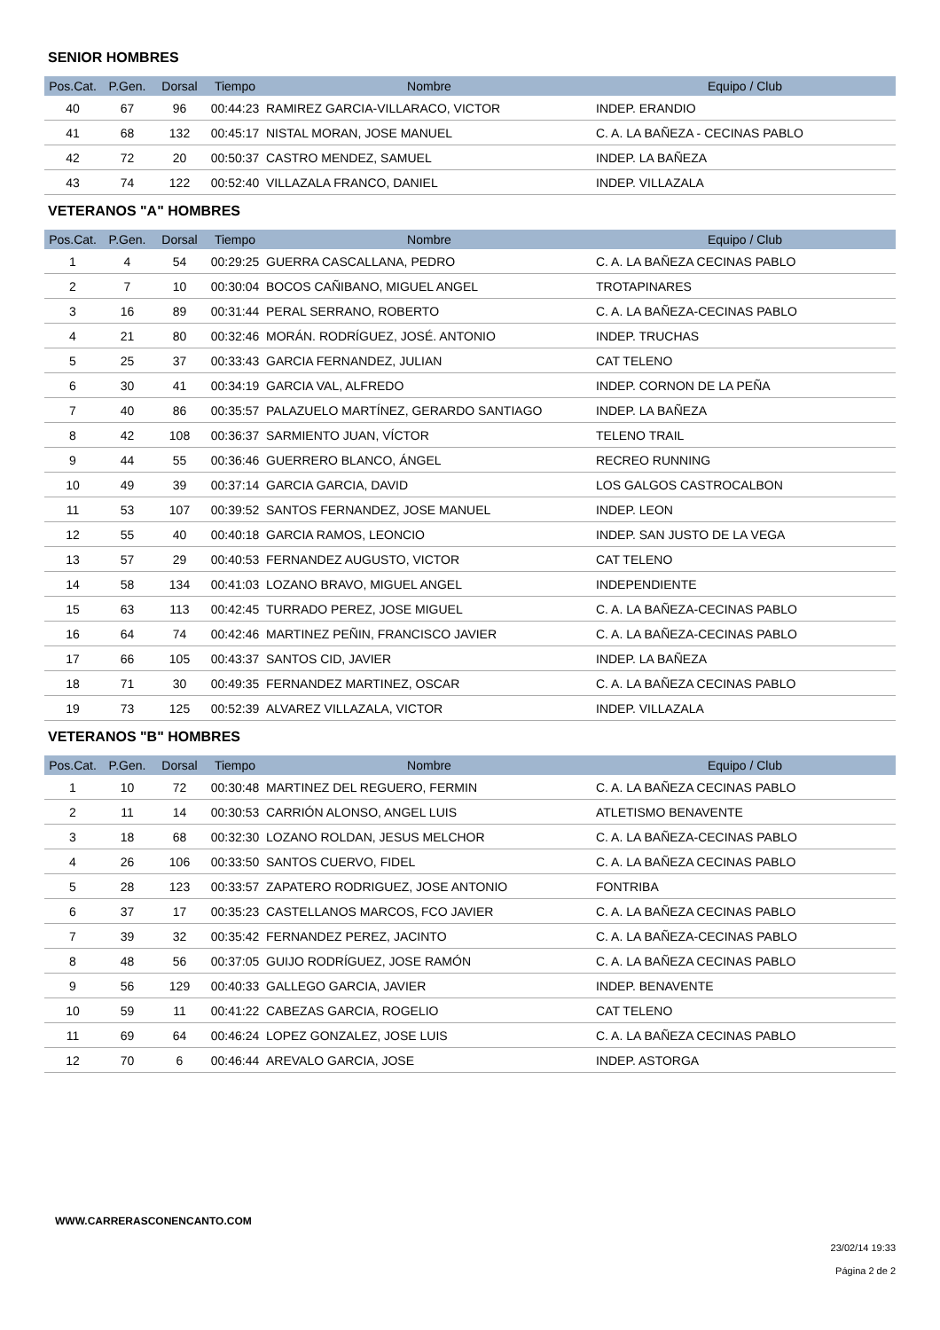SENIOR HOMBRES
| Pos.Cat. | P.Gen. | Dorsal | Tiempo | Nombre | Equipo / Club |
| --- | --- | --- | --- | --- | --- |
| 40 | 67 | 96 | 00:44:23 | RAMIREZ GARCIA-VILLARACO, VICTOR | INDEP. ERANDIO |
| 41 | 68 | 132 | 00:45:17 | NISTAL MORAN, JOSE MANUEL | C. A. LA BAÑEZA - CECINAS PABLO |
| 42 | 72 | 20 | 00:50:37 | CASTRO MENDEZ, SAMUEL | INDEP. LA BAÑEZA |
| 43 | 74 | 122 | 00:52:40 | VILLAZALA FRANCO, DANIEL | INDEP. VILLAZALA |
VETERANOS "A" HOMBRES
| Pos.Cat. | P.Gen. | Dorsal | Tiempo | Nombre | Equipo / Club |
| --- | --- | --- | --- | --- | --- |
| 1 | 4 | 54 | 00:29:25 | GUERRA CASCALLANA, PEDRO | C. A. LA BAÑEZA CECINAS PABLO |
| 2 | 7 | 10 | 00:30:04 | BOCOS CAÑIBANO, MIGUEL ANGEL | TROTAPINARES |
| 3 | 16 | 89 | 00:31:44 | PERAL SERRANO, ROBERTO | C. A. LA BAÑEZA-CECINAS PABLO |
| 4 | 21 | 80 | 00:32:46 | MORÁN. RODRÍGUEZ, JOSÉ. ANTONIO | INDEP. TRUCHAS |
| 5 | 25 | 37 | 00:33:43 | GARCIA FERNANDEZ, JULIAN | CAT TELENO |
| 6 | 30 | 41 | 00:34:19 | GARCIA VAL, ALFREDO | INDEP. CORNON DE LA PEÑA |
| 7 | 40 | 86 | 00:35:57 | PALAZUELO MARTÍNEZ, GERARDO SANTIAGO | INDEP. LA BAÑEZA |
| 8 | 42 | 108 | 00:36:37 | SARMIENTO JUAN, VÍCTOR | TELENO TRAIL |
| 9 | 44 | 55 | 00:36:46 | GUERRERO BLANCO, ÁNGEL | RECREO RUNNING |
| 10 | 49 | 39 | 00:37:14 | GARCIA GARCIA, DAVID | LOS GALGOS CASTROCALBON |
| 11 | 53 | 107 | 00:39:52 | SANTOS FERNANDEZ, JOSE MANUEL | INDEP. LEON |
| 12 | 55 | 40 | 00:40:18 | GARCIA RAMOS, LEONCIO | INDEP. SAN JUSTO DE LA VEGA |
| 13 | 57 | 29 | 00:40:53 | FERNANDEZ AUGUSTO, VICTOR | CAT TELENO |
| 14 | 58 | 134 | 00:41:03 | LOZANO BRAVO, MIGUEL ANGEL | INDEPENDIENTE |
| 15 | 63 | 113 | 00:42:45 | TURRADO PEREZ, JOSE MIGUEL | C. A. LA BAÑEZA-CECINAS PABLO |
| 16 | 64 | 74 | 00:42:46 | MARTINEZ PEÑIN, FRANCISCO JAVIER | C. A. LA BAÑEZA-CECINAS PABLO |
| 17 | 66 | 105 | 00:43:37 | SANTOS CID, JAVIER | INDEP. LA BAÑEZA |
| 18 | 71 | 30 | 00:49:35 | FERNANDEZ MARTINEZ, OSCAR | C. A. LA BAÑEZA CECINAS PABLO |
| 19 | 73 | 125 | 00:52:39 | ALVAREZ VILLAZALA, VICTOR | INDEP. VILLAZALA |
VETERANOS "B" HOMBRES
| Pos.Cat. | P.Gen. | Dorsal | Tiempo | Nombre | Equipo / Club |
| --- | --- | --- | --- | --- | --- |
| 1 | 10 | 72 | 00:30:48 | MARTINEZ DEL REGUERO, FERMIN | C. A. LA BAÑEZA CECINAS PABLO |
| 2 | 11 | 14 | 00:30:53 | CARRIÓN ALONSO, ANGEL LUIS | ATLETISMO BENAVENTE |
| 3 | 18 | 68 | 00:32:30 | LOZANO ROLDAN, JESUS MELCHOR | C. A. LA BAÑEZA-CECINAS PABLO |
| 4 | 26 | 106 | 00:33:50 | SANTOS CUERVO, FIDEL | C. A. LA BAÑEZA CECINAS PABLO |
| 5 | 28 | 123 | 00:33:57 | ZAPATERO RODRIGUEZ, JOSE ANTONIO | FONTRIBA |
| 6 | 37 | 17 | 00:35:23 | CASTELLANOS MARCOS, FCO JAVIER | C. A. LA BAÑEZA CECINAS PABLO |
| 7 | 39 | 32 | 00:35:42 | FERNANDEZ PEREZ, JACINTO | C. A. LA BAÑEZA-CECINAS PABLO |
| 8 | 48 | 56 | 00:37:05 | GUIJO RODRÍGUEZ, JOSE RAMÓN | C. A. LA BAÑEZA CECINAS PABLO |
| 9 | 56 | 129 | 00:40:33 | GALLEGO GARCIA, JAVIER | INDEP. BENAVENTE |
| 10 | 59 | 11 | 00:41:22 | CABEZAS GARCIA, ROGELIO | CAT TELENO |
| 11 | 69 | 64 | 00:46:24 | LOPEZ GONZALEZ, JOSE LUIS | C. A. LA BAÑEZA CECINAS PABLO |
| 12 | 70 | 6 | 00:46:44 | AREVALO GARCIA, JOSE | INDEP. ASTORGA |
WWW.CARRERASCONENCANTO.COM
23/02/14 19:33
Página 2 de 2